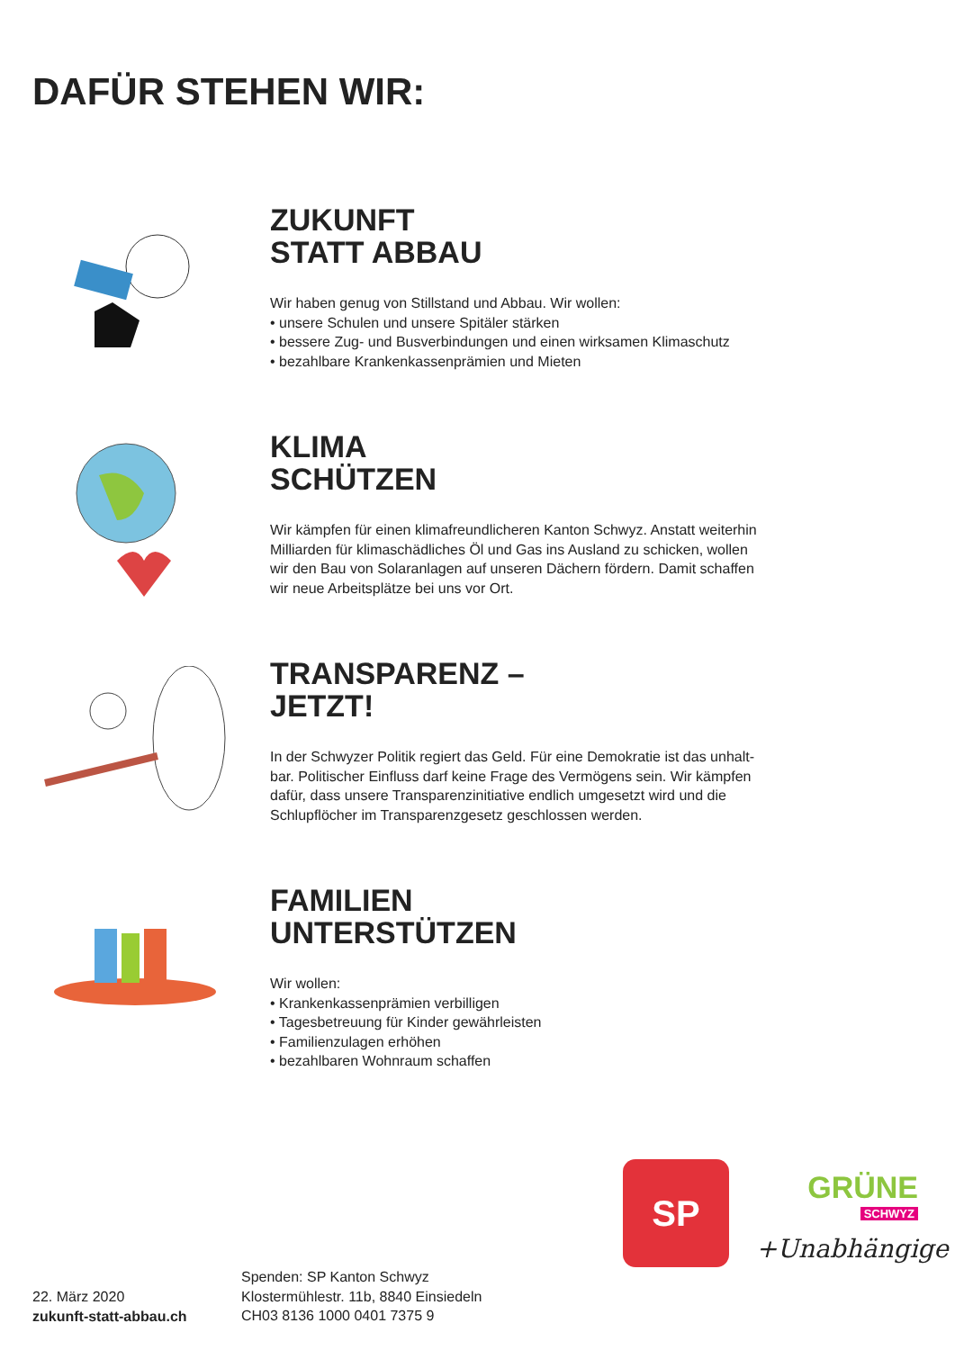DAFÜR STEHEN WIR:
ZUKUNFT
STATT ABBAU
Wir haben genug von Stillstand und Abbau. Wir wollen:
• unsere Schulen und unsere Spitäler stärken
• bessere Zug- und Busverbindungen und einen wirksamen Klimaschutz
• bezahlbare Krankenkassenprämien und Mieten
KLIMA
SCHÜTZEN
Wir kämpfen für einen klimafreundlicheren Kanton Schwyz. Anstatt weiterhin
Milliarden für klimaschädliches Öl und Gas ins Ausland zu schicken, wollen
wir den Bau von Solaranlagen auf unseren Dächern fördern. Damit schaffen
wir neue Arbeitsplätze bei uns vor Ort.
TRANSPARENZ –
JETZT!
In der Schwyzer Politik regiert das Geld. Für eine Demokratie ist das unhalt-
bar. Politischer Einfluss darf keine Frage des Vermögens sein. Wir kämpfen
dafür, dass unsere Transparenzinitiative endlich umgesetzt wird und die
Schlupflöcher im Transparenzgesetz geschlossen werden.
FAMILIEN
UNTERSTÜTZEN
Wir wollen:
• Krankenkassenprämien verbilligen
• Tagesbetreuung für Kinder gewährleisten
• Familienzulagen erhöhen
• bezahlbaren Wohnraum schaffen
SP
GRÜNE
SCHWYZ
+Unabhängige
22. März 2020
zukunft-statt-abbau.ch
Spenden: SP Kanton Schwyz
Klostermühlestr. 11b, 8840 Einsiedeln
CH03 8136 1000 0401 7375 9